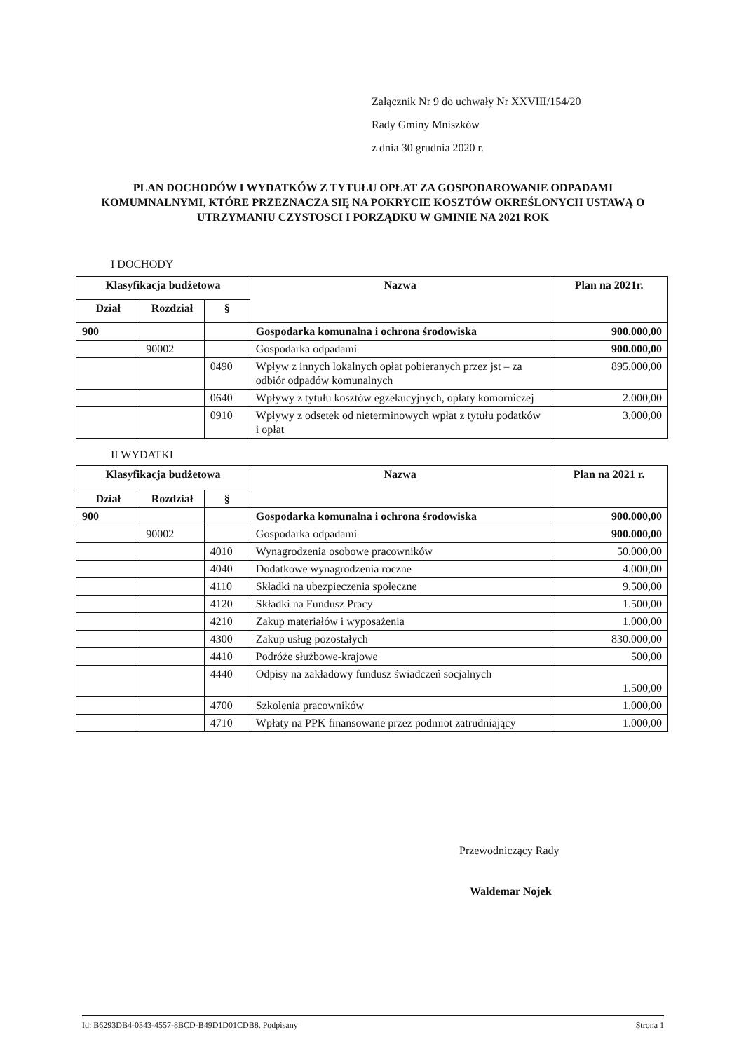Załącznik Nr 9 do uchwały Nr XXVIII/154/20
Rady Gminy Mniszków
z dnia 30 grudnia 2020 r.
PLAN DOCHODÓW I WYDATKÓW Z TYTUŁU OPŁAT ZA GOSPODAROWANIE ODPADAMI KOMUMNALNYMI, KTÓRE PRZEZNACZA SIĘ NA POKRYCIE KOSZTÓW OKREŚLONYCH USTAWĄ O UTRZYMANIU CZYSTOSCI I PORZĄDKU W GMINIE NA 2021 ROK
I DOCHODY
| Klasyfikacja budżetowa | | | Nazwa | Plan na 2021r. |
| --- | --- | --- | --- | --- |
| Dział | Rozdział | § | | |
| 900 | | | Gospodarka komunalna i ochrona środowiska | 900.000,00 |
| | 90002 | | Gospodarka odpadami | 900.000,00 |
| | | 0490 | Wpływ z innych lokalnych opłat pobieranych przez jst – za odbiór odpadów komunalnych | 895.000,00 |
| | | 0640 | Wpływy z tytułu kosztów egzekucyjnych, opłaty komorniczej | 2.000,00 |
| | | 0910 | Wpływy z odsetek od nieterminowych wpłat z tytułu podatków i opłat | 3.000,00 |
II WYDATKI
| Klasyfikacja budżetowa | | | Nazwa | Plan na 2021 r. |
| --- | --- | --- | --- | --- |
| Dział | Rozdział | § | | |
| 900 | | | Gospodarka komunalna i ochrona środowiska | 900.000,00 |
| | 90002 | | Gospodarka odpadami | 900.000,00 |
| | | 4010 | Wynagrodzenia osobowe pracowników | 50.000,00 |
| | | 4040 | Dodatkowe wynagrodzenia roczne | 4.000,00 |
| | | 4110 | Składki na ubezpieczenia społeczne | 9.500,00 |
| | | 4120 | Składki na Fundusz Pracy | 1.500,00 |
| | | 4210 | Zakup materiałów i wyposażenia | 1.000,00 |
| | | 4300 | Zakup usług pozostałych | 830.000,00 |
| | | 4410 | Podróże służbowe-krajowe | 500,00 |
| | | 4440 | Odpisy na zakładowy fundusz świadczeń socjalnych | 1.500,00 |
| | | 4700 | Szkolenia pracowników | 1.000,00 |
| | | 4710 | Wpłaty na PPK finansowane przez podmiot zatrudniający | 1.000,00 |
Przewodniczący Rady
Waldemar Nojek
Id: B6293DB4-0343-4557-8BCD-B49D1D01CDB8. Podpisany Strona 1